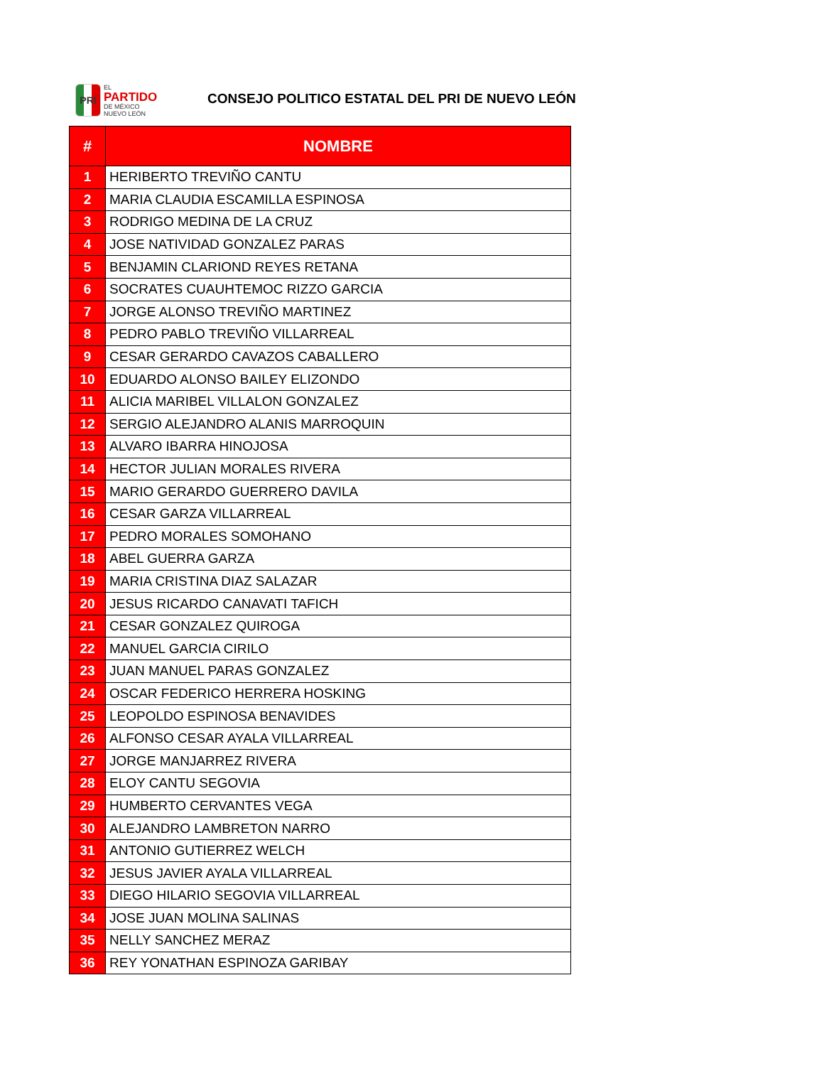PRI
EL
PARTIDO
DE MÉXICO
NUEVO LEÓN
CONSEJO POLITICO ESTATAL DEL PRI DE NUEVO LEÓN
| # | NOMBRE |
| --- | --- |
| 1 | HERIBERTO TREVIÑO CANTU |
| 2 | MARIA CLAUDIA ESCAMILLA ESPINOSA |
| 3 | RODRIGO MEDINA DE LA CRUZ |
| 4 | JOSE NATIVIDAD GONZALEZ PARAS |
| 5 | BENJAMIN CLARIOND REYES RETANA |
| 6 | SOCRATES CUAUHTEMOC RIZZO GARCIA |
| 7 | JORGE ALONSO TREVIÑO MARTINEZ |
| 8 | PEDRO PABLO TREVIÑO VILLARREAL |
| 9 | CESAR GERARDO CAVAZOS CABALLERO |
| 10 | EDUARDO ALONSO BAILEY ELIZONDO |
| 11 | ALICIA MARIBEL VILLALON GONZALEZ |
| 12 | SERGIO ALEJANDRO ALANIS MARROQUIN |
| 13 | ALVARO IBARRA HINOJOSA |
| 14 | HECTOR JULIAN MORALES RIVERA |
| 15 | MARIO GERARDO GUERRERO DAVILA |
| 16 | CESAR GARZA VILLARREAL |
| 17 | PEDRO MORALES SOMOHANO |
| 18 | ABEL GUERRA GARZA |
| 19 | MARIA CRISTINA DIAZ SALAZAR |
| 20 | JESUS RICARDO CANAVATI TAFICH |
| 21 | CESAR GONZALEZ QUIROGA |
| 22 | MANUEL GARCIA CIRILO |
| 23 | JUAN MANUEL PARAS GONZALEZ |
| 24 | OSCAR FEDERICO HERRERA HOSKING |
| 25 | LEOPOLDO ESPINOSA BENAVIDES |
| 26 | ALFONSO CESAR AYALA VILLARREAL |
| 27 | JORGE MANJARREZ RIVERA |
| 28 | ELOY CANTU SEGOVIA |
| 29 | HUMBERTO CERVANTES VEGA |
| 30 | ALEJANDRO LAMBRETON NARRO |
| 31 | ANTONIO GUTIERREZ WELCH |
| 32 | JESUS JAVIER AYALA VILLARREAL |
| 33 | DIEGO HILARIO SEGOVIA VILLARREAL |
| 34 | JOSE JUAN MOLINA SALINAS |
| 35 | NELLY SANCHEZ MERAZ |
| 36 | REY YONATHAN ESPINOZA GARIBAY |